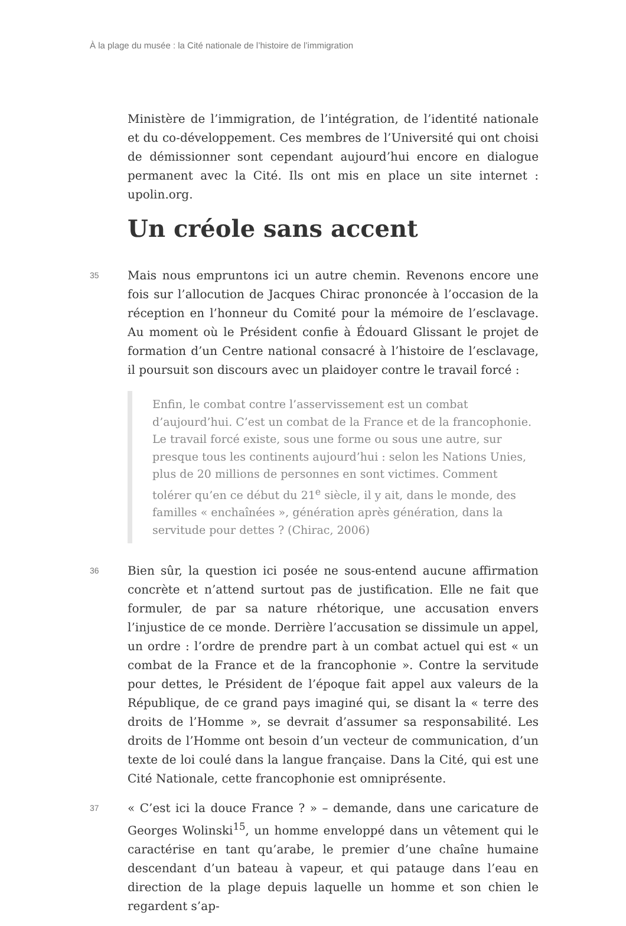À la plage du musée : la Cité nationale de l’histoire de l’immigration
Ministère de l’immigration, de l’intégration, de l’identité nationale et du co-développement. Ces membres de l’Université qui ont choisi de démissionner sont cependant aujourd’hui encore en dialogue permanent avec la Cité. Ils ont mis en place un site internet : upolin.org.
Un créole sans accent
35
Mais nous empruntons ici un autre chemin. Revenons encore une fois sur l’allocution de Jacques Chirac prononcée à l’occasion de la réception en l’honneur du Comité pour la mémoire de l’esclavage. Au moment où le Président confie à Édouard Glissant le projet de formation d’un Centre national consacré à l’histoire de l’esclavage, il poursuit son discours avec un plaidoyer contre le travail forcé :
Enfin, le combat contre l’asservissement est un combat d’aujourd’hui. C’est un combat de la France et de la francophonie. Le travail forcé existe, sous une forme ou sous une autre, sur presque tous les continents aujourd’hui : selon les Nations Unies, plus de 20 millions de personnes en sont victimes. Comment tolérer qu’en ce début du 21<sup>e</sup> siècle, il y ait, dans le monde, des familles « enchaînées », génération après génération, dans la servitude pour dettes ? (Chirac, 2006)
36
Bien sûr, la question ici posée ne sous-entend aucune affirmation concrète et n’attend surtout pas de justification. Elle ne fait que formuler, de par sa nature rhétorique, une accusation envers l’injustice de ce monde. Derrière l’accusation se dissimule un appel, un ordre : l’ordre de prendre part à un combat actuel qui est « un combat de la France et de la francophonie ». Contre la servitude pour dettes, le Président de l’époque fait appel aux valeurs de la République, de ce grand pays imaginé qui, se disant la « terre des droits de l’Homme », se devrait d’assumer sa responsabilité. Les droits de l’Homme ont besoin d’un vecteur de communication, d’un texte de loi coulé dans la langue française. Dans la Cité, qui est une Cité Nationale, cette francophonie est omniprésente.
37
« C’est ici la douce France ? » – demande, dans une caricature de Georges Wolinski<sup>15</sup>, un homme enveloppé dans un vêtement qui le caractérise en tant qu’arabe, le premier d’une chaîne humaine descendant d’un bateau à vapeur, et qui patauge dans l’eau en direction de la plage depuis laquelle un homme et son chien le regardent s’ap-